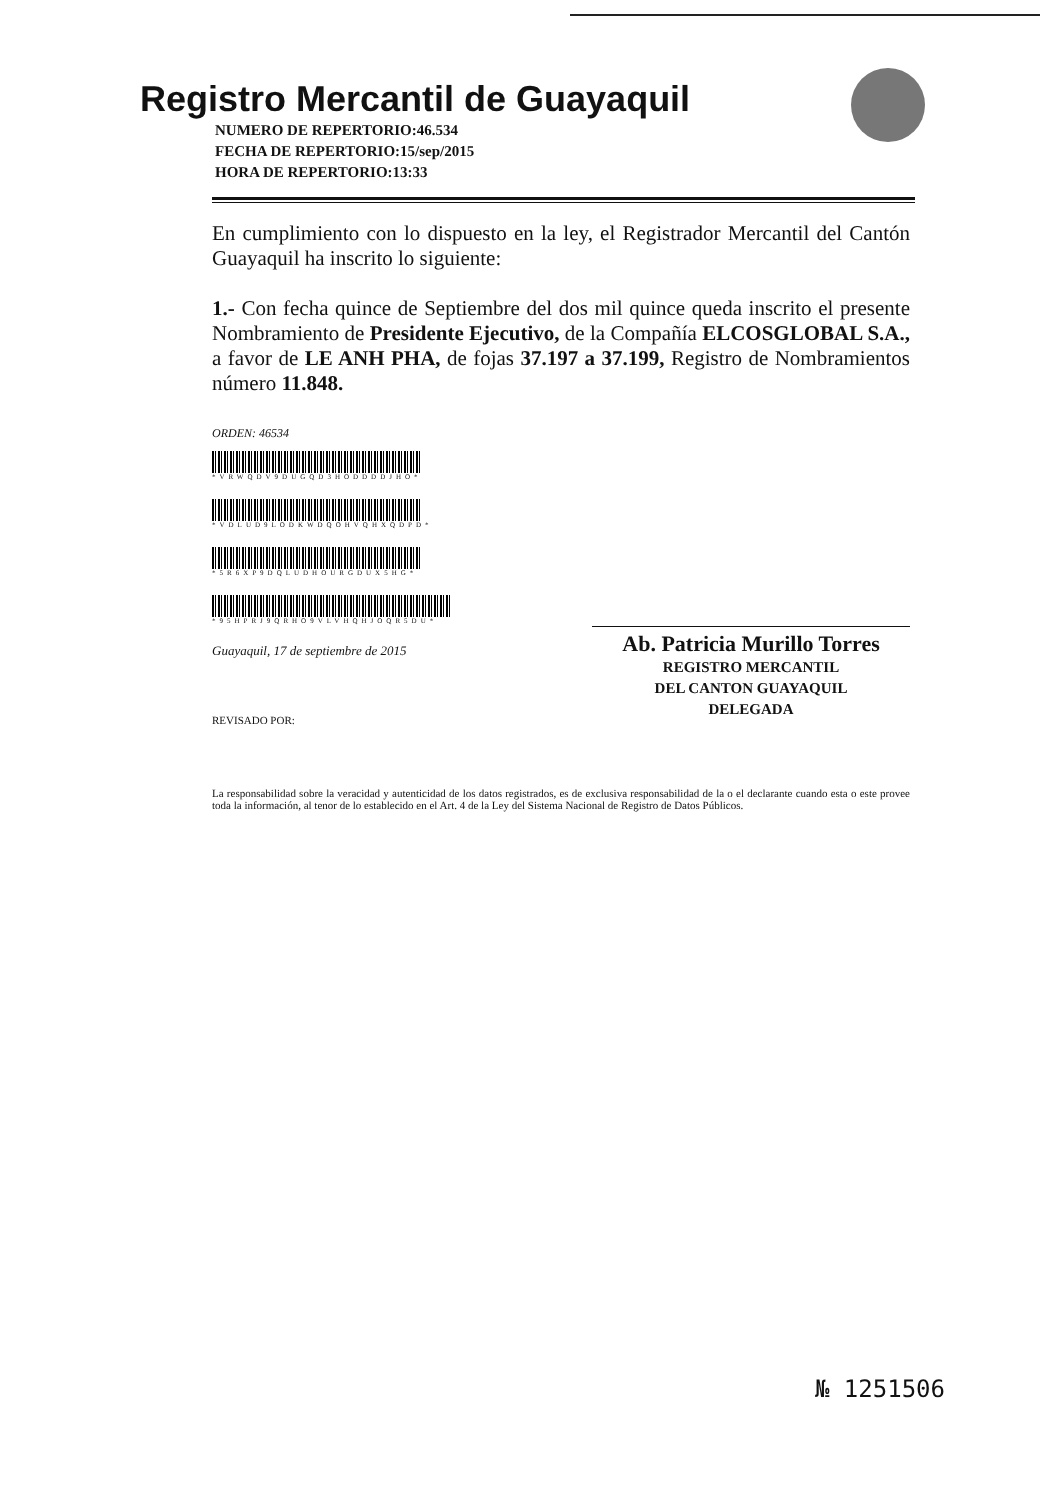Registro Mercantil de Guayaquil
NUMERO DE REPERTORIO:46.534
FECHA DE REPERTORIO:15/sep/2015
HORA DE REPERTORIO:13:33
En cumplimiento con lo dispuesto en la ley, el Registrador Mercantil del Cantón Guayaquil ha inscrito lo siguiente:
1.- Con fecha quince de Septiembre del dos mil quince queda inscrito el presente Nombramiento de Presidente Ejecutivo, de la Compañía ELCOSGLOBAL S.A., a favor de LE ANH PHA, de fojas 37.197 a 37.199, Registro de Nombramientos número 11.848.
ORDEN: 46534
*VRWQDV9DUGQD3HODDDDJHO*
*VDLUD9LODKWDQOHVQHXQDPD*
*5R6XP9DQLUDHOURGDUX5HG*
*95HPRJ9QRHO9VLVHQHJOQR5DU*
Guayaquil, 17 de septiembre de 2015
REVISADO POR:
Ab. Patricia Murillo Torres
REGISTRO MERCANTIL
DEL CANTON GUAYAQUIL
DELEGADA
La responsabilidad sobre la veracidad y autenticidad de los datos registrados, es de exclusiva responsabilidad de la o el declarante cuando esta o este provee toda la información, al tenor de lo establecido en el Art. 4 de la Ley del Sistema Nacional de Registro de Datos Públicos.
№ 1251506